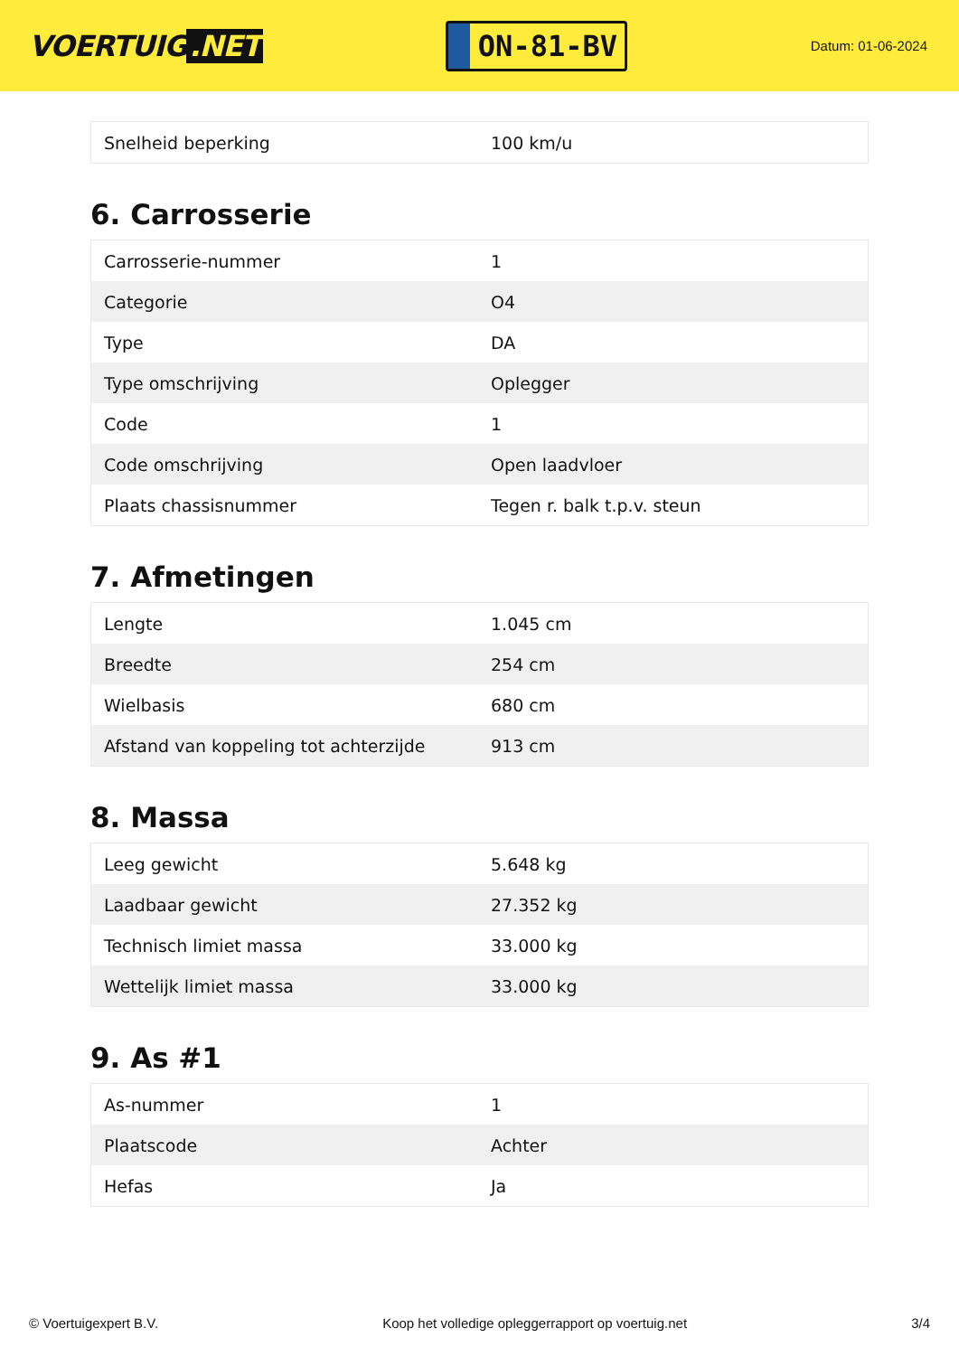VOERTUIG.NET
ON-81-BV
Datum: 01-06-2024
| Snelheid beperking | 100 km/u |
6. Carrosserie
| Carrosserie-nummer | 1 |
| Categorie | O4 |
| Type | DA |
| Type omschrijving | Oplegger |
| Code | 1 |
| Code omschrijving | Open laadvloer |
| Plaats chassisnummer | Tegen r. balk t.p.v. steun |
7. Afmetingen
| Lengte | 1.045 cm |
| Breedte | 254 cm |
| Wielbasis | 680 cm |
| Afstand van koppeling tot achterzijde | 913 cm |
8. Massa
| Leeg gewicht | 5.648 kg |
| Laadbaar gewicht | 27.352 kg |
| Technisch limiet massa | 33.000 kg |
| Wettelijk limiet massa | 33.000 kg |
9. As #1
| As-nummer | 1 |
| Plaatscode | Achter |
| Hefas | Ja |
© Voertuigexpert B.V. Koop het volledige opleggerrapport op voertuig.net 3/4